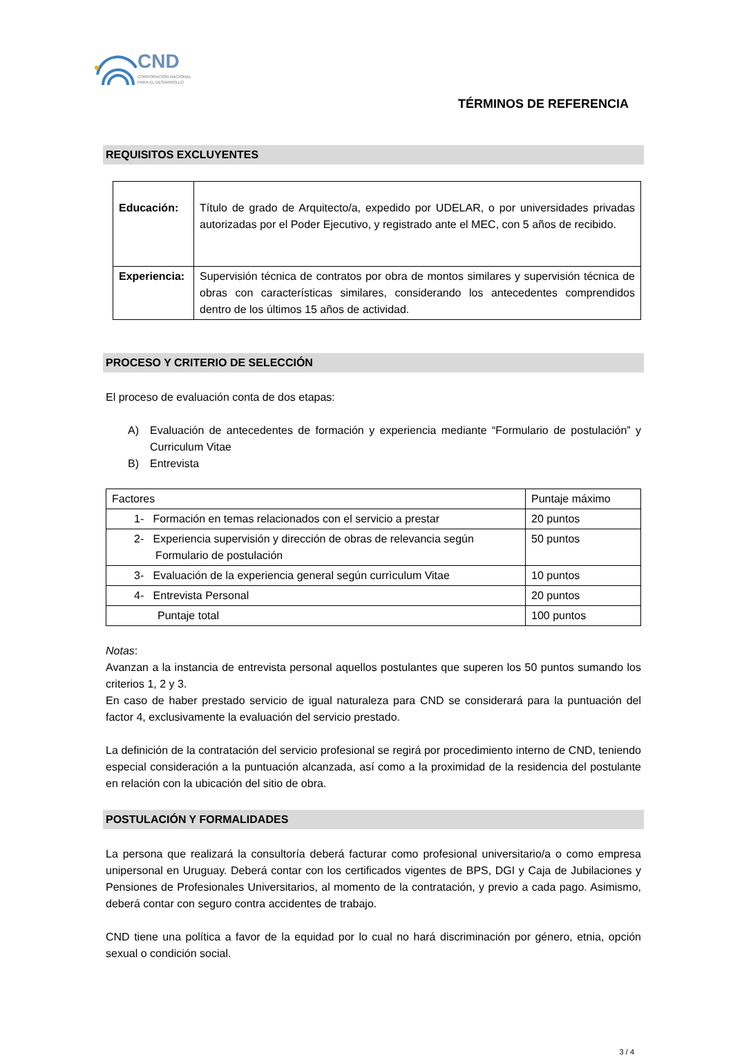CND
CORPORACIÓN NACIONAL
PARA EL DESARROLLO
TÉRMINOS DE REFERENCIA
REQUISITOS EXCLUYENTES
| Educación: | Título de grado de Arquitecto/a, expedido por UDELAR, o por universidades privadas autorizadas por el Poder Ejecutivo, y registrado ante el MEC, con 5 años de recibido. |
| Experiencia: | Supervisión técnica de contratos por obra de montos similares y supervisión técnica de obras con características similares, considerando los antecedentes comprendidos dentro de los últimos 15 años de actividad. |
PROCESO Y CRITERIO DE SELECCIÓN
El proceso de evaluación conta de dos etapas:
A) Evaluación de antecedentes de formación y experiencia mediante “Formulario de postulación” y Curriculum Vitae
B) Entrevista
| Factores | Puntaje máximo |
| 1- Formación en temas relacionados con el servicio a prestar | 20 puntos |
| 2- Experiencia supervisión y dirección de obras de relevancia según Formulario de postulación | 50 puntos |
| 3- Evaluación de la experiencia general según currìculum Vitae | 10 puntos |
| 4- Entrevista Personal | 20 puntos |
| Puntaje total | 100 puntos |
Notas:
Avanzan a la instancia de entrevista personal aquellos postulantes que superen los 50 puntos sumando los criterios 1, 2 y 3.
En caso de haber prestado servicio de igual naturaleza para CND se considerará para la puntuación del factor 4, exclusivamente la evaluación del servicio prestado.
La definición de la contratación del servicio profesional se regirá por procedimiento interno de CND, teniendo especial consideración a la puntuación alcanzada, así como a la proximidad de la residencia del postulante en relación con la ubicación del sitio de obra.
POSTULACIÓN Y FORMALIDADES
La persona que realizará la consultoría deberá facturar como profesional universitario/a o como empresa unipersonal en Uruguay. Deberá contar con los certificados vigentes de BPS, DGI y Caja de Jubilaciones y Pensiones de Profesionales Universitarios, al momento de la contratación, y previo a cada pago. Asimismo, deberá contar con seguro contra accidentes de trabajo.
CND tiene una política a favor de la equidad por lo cual no hará discriminación por género, etnia, opción sexual o condición social.
3 / 4